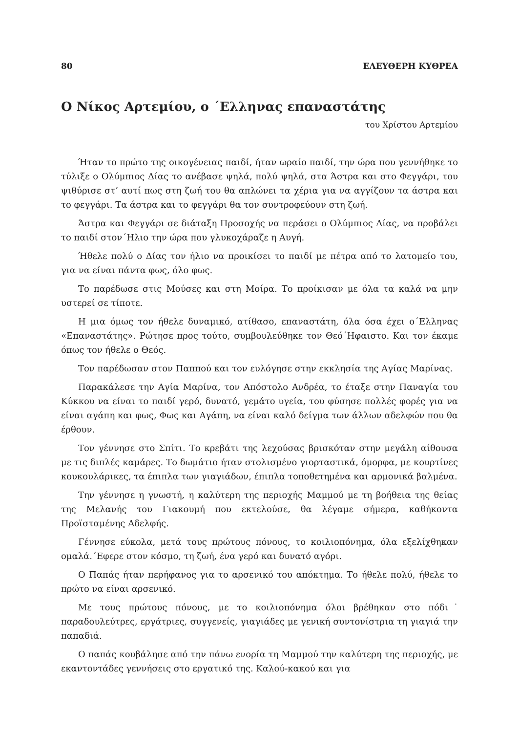80 ΕΛΕΥΘΕΡΗ ΚΥΘΡΕΑ
Ο Νίκος Αρτεμίου, ο ΄Ελληνας επαναστάτης
του Χρίστου Αρτεμίου
Ήταν το πρώτο της οικογένειας παιδί, ήταν ωραίο παιδί, την ώρα που γεννήθηκε το τύλιξε ο Ολύμπιος Δίας το ανέβασε ψηλά, πολύ ψηλά, στα Άστρα και στο Φεγγάρι, του ψιθύρισε στ’ αυτί πως στη ζωή του θα απλώνει τα χέρια για να αγγίζουν τα άστρα και το φεγγάρι. Τα άστρα και το φεγγάρι θα τον συντροφεύουν στη ζωή.
Άστρα και Φεγγάρι σε διάταξη Προσοχής να περάσει ο Ολύμπιος Δίας, να προβάλει το παιδί στον΄Ηλιο την ώρα που γλυκοχάραζε η Αυγή.
Ήθελε πολύ ο Δίας τον ήλιο να προικίσει το παιδί με πέτρα από το λατομείο του, για να είναι πάντα φως, όλο φως.
Το παρέδωσε στις Μούσες και στη Μοίρα. Το προίκισαν με όλα τα καλά να μην υστερεί σε τίποτε.
Η μια όμως τον ήθελε δυναμικό, ατίθασο, επαναστάτη, όλα όσα έχει ο΄Ελληνας «Επαναστάτης». Ρώτησε προς τούτο, συμβουλεύθηκε τον Θεό΄Ηφαιστο. Και τον έκαμε όπως τον ήθελε ο Θεός.
Τον παρέδωσαν στον Παππού και τον ευλόγησε στην εκκλησία της Αγίας Μαρίνας.
Παρακάλεσε την Αγία Μαρίνα, τον Απόστολο Ανδρέα, το έταξε στην Παναγία του Κύκκου να είναι το παιδί γερό, δυνατό, γεμάτο υγεία, του φύσησε πολλές φορές για να είναι αγάπη και φως, Φως και Αγάπη, να είναι καλό δείγμα των άλλων αδελφών που θα έρθουν.
Τον γέννησε στο Σπίτι. Το κρεβάτι της λεχούσας βρισκόταν στην μεγάλη αίθουσα με τις διπλές καμάρες. Το δωμάτιο ήταν στολισμένο γιορταστικά, όμορφα, με κουρτίνες κουκουλάρικες, τα έπιπλα των γιαγιάδων, έπιπλα τοποθετημένα και αρμονικά βαλμένα.
Την γέννησε η γνωστή, η καλύτερη της περιοχής Μαμμού με τη βοήθεια της θείας της Μελανής του Γιακουμή που εκτελούσε, θα λέγαμε σήμερα, καθήκοντα Προϊσταμένης Αδελφής.
Γέννησε εύκολα, μετά τους πρώτους πόνους, το κοιλιοπόνημα, όλα εξελίχθηκαν ομαλά.΄Εφερε στον κόσμο, τη ζωή, ένα γερό και δυνατό αγόρι.
Ο Παπάς ήταν περήφανος για το αρσενικό του απόκτημα. Το ήθελε πολύ, ήθελε το πρώτο να είναι αρσενικό.
Με τους πρώτους πόνους, με το κοιλιοπόνημα όλοι βρέθηκαν στο πόδι˙ παραδουλεύτρες, εργάτριες, συγγενείς, γιαγιάδες με γενική συντονίστρια τη γιαγιά την παπαδιά.
Ο παπάς κουβάλησε από την πάνω ενορία τη Μαμμού την καλύτερη της περιοχής, με εκαντοντάδες γεννήσεις στο εργατικό της. Καλού-κακού και για